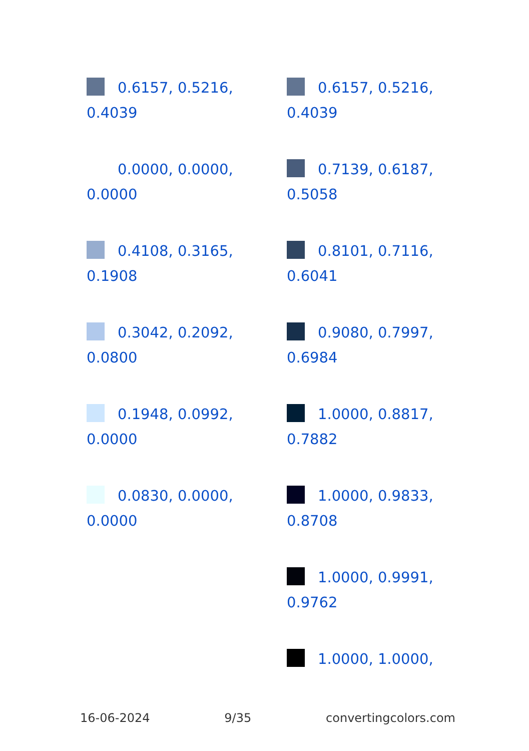0.6157, 0.5216, 0.4039
0.0000, 0.0000, 0.0000
0.4108, 0.3165, 0.1908
0.3042, 0.2092, 0.0800
0.1948, 0.0992, 0.0000
0.0830, 0.0000, 0.0000
0.6157, 0.5216, 0.4039
0.7139, 0.6187, 0.5058
0.8101, 0.7116, 0.6041
0.9080, 0.7997, 0.6984
1.0000, 0.8817, 0.7882
1.0000, 0.9833, 0.8708
1.0000, 0.9991, 0.9762
1.0000, 1.0000,
16-06-2024 9/35 convertingcolors.com